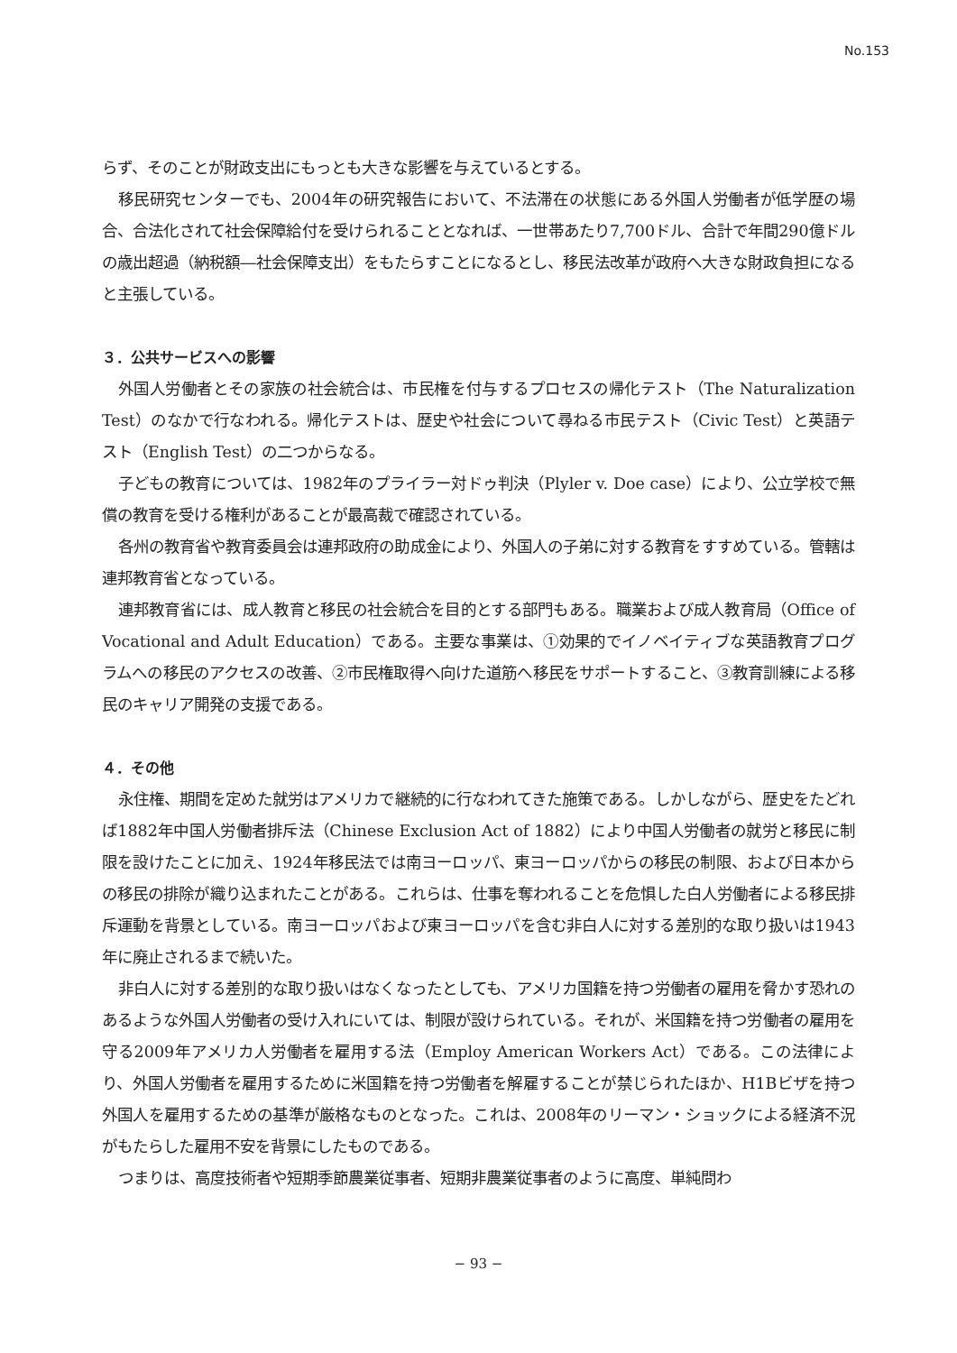No.153
らず、そのことが財政支出にもっとも大きな影響を与えているとする。
移民研究センターでも、2004年の研究報告において、不法滞在の状態にある外国人労働者が低学歴の場合、合法化されて社会保障給付を受けられることとなれば、一世帯あたり7,700ドル、合計で年間290億ドルの歳出超過（納税額―社会保障支出）をもたらすことになるとし、移民法改革が政府へ大きな財政負担になると主張している。
３．公共サービスへの影響
外国人労働者とその家族の社会統合は、市民権を付与するプロセスの帰化テスト（The Naturalization Test）のなかで行なわれる。帰化テストは、歴史や社会について尋ねる市民テスト（Civic Test）と英語テスト（English Test）の二つからなる。
子どもの教育については、1982年のプライラー対ドゥ判決（Plyler v. Doe case）により、公立学校で無償の教育を受ける権利があることが最高裁で確認されている。
各州の教育省や教育委員会は連邦政府の助成金により、外国人の子弟に対する教育をすすめている。管轄は連邦教育省となっている。
連邦教育省には、成人教育と移民の社会統合を目的とする部門もある。職業および成人教育局（Office of Vocational and Adult Education）である。主要な事業は、①効果的でイノベイティブな英語教育プログラムへの移民のアクセスの改善、②市民権取得へ向けた道筋へ移民をサポートすること、③教育訓練による移民のキャリア開発の支援である。
４．その他
永住権、期間を定めた就労はアメリカで継続的に行なわれてきた施策である。しかしながら、歴史をたどれば1882年中国人労働者排斥法（Chinese Exclusion Act of 1882）により中国人労働者の就労と移民に制限を設けたことに加え、1924年移民法では南ヨーロッパ、東ヨーロッパからの移民の制限、および日本からの移民の排除が織り込まれたことがある。これらは、仕事を奪われることを危惧した白人労働者による移民排斥運動を背景としている。南ヨーロッパおよび東ヨーロッパを含む非白人に対する差別的な取り扱いは1943年に廃止されるまで続いた。
非白人に対する差別的な取り扱いはなくなったとしても、アメリカ国籍を持つ労働者の雇用を脅かす恐れのあるような外国人労働者の受け入れにいては、制限が設けられている。それが、米国籍を持つ労働者の雇用を守る2009年アメリカ人労働者を雇用する法（Employ American Workers Act）である。この法律により、外国人労働者を雇用するために米国籍を持つ労働者を解雇することが禁じられたほか、H1Bビザを持つ外国人を雇用するための基準が厳格なものとなった。これは、2008年のリーマン・ショックによる経済不況がもたらした雇用不安を背景にしたものである。
つまりは、高度技術者や短期季節農業従事者、短期非農業従事者のように高度、単純問わ
− 93 −